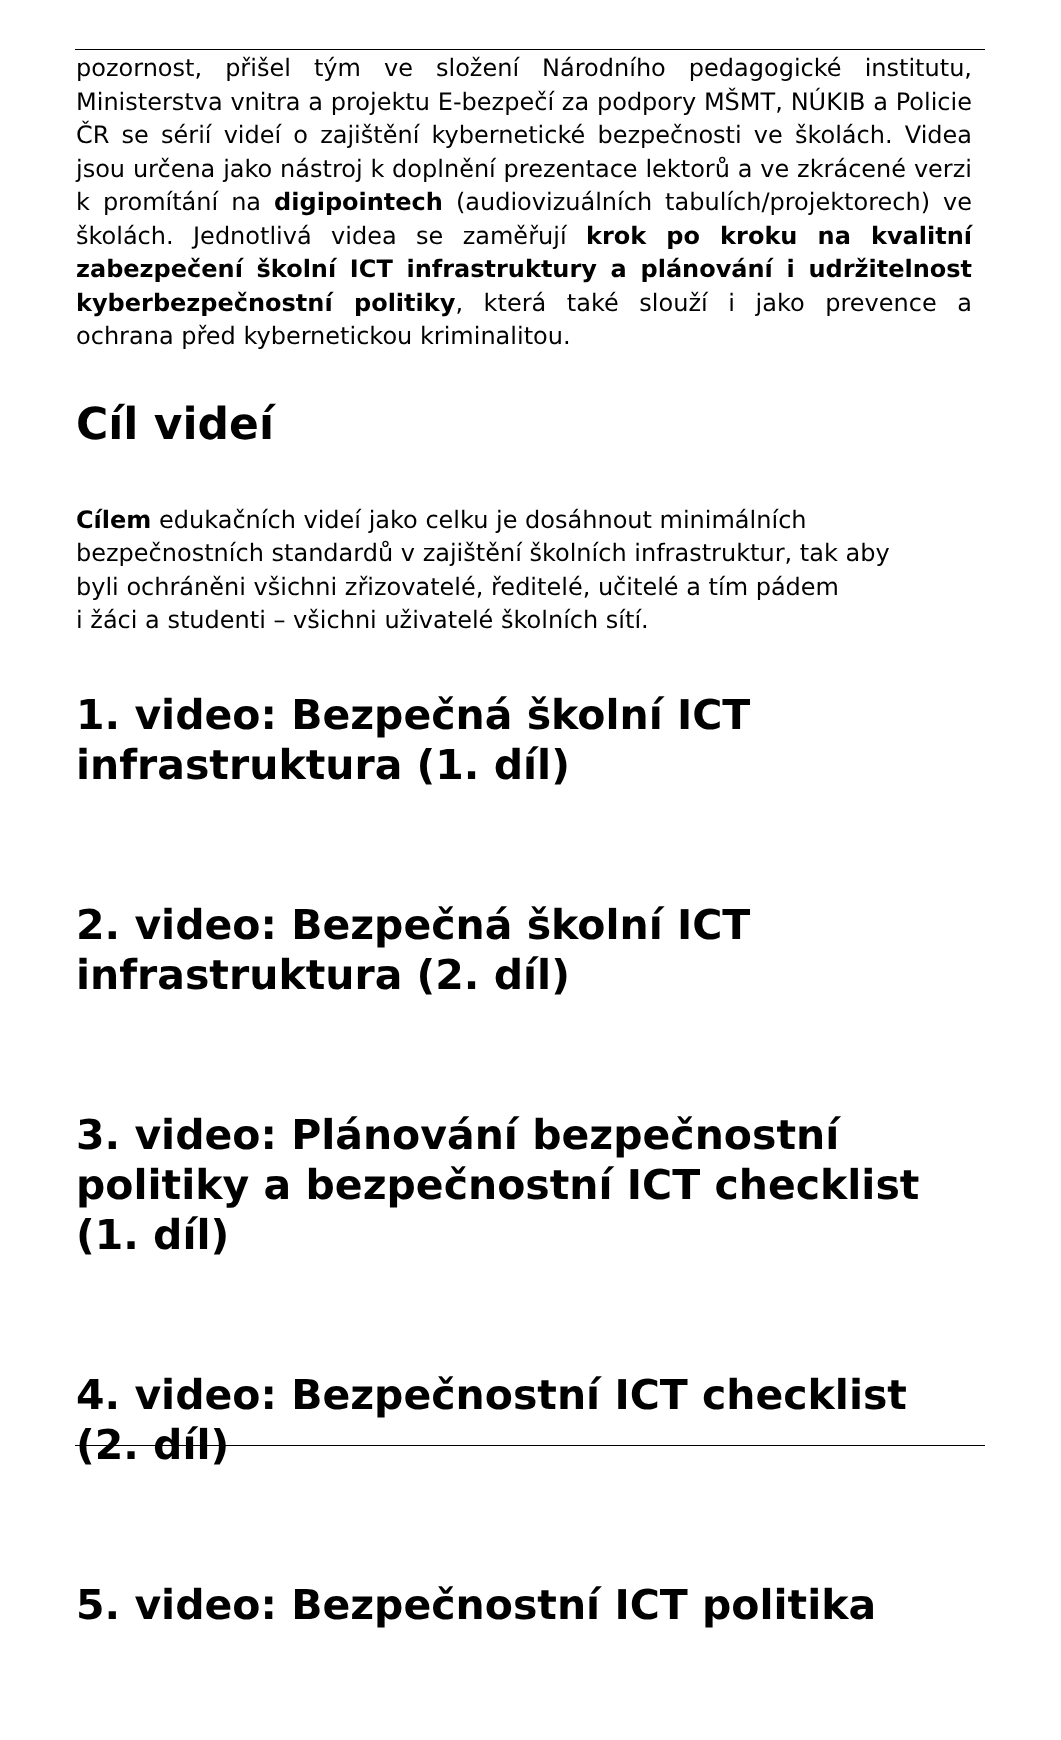pozornost, přišel tým ve složení Národního pedagogické institutu, Ministerstva vnitra a projektu E-bezpečí za podpory MŠMT, NÚKIB a Policie ČR se sérií videí o zajištění kybernetické bezpečnosti ve školách. Videa jsou určena jako nástroj k doplnění prezentace lektorů a ve zkrácené verzi k promítání na digipointech (audiovizuálních tabulích/projektorech) ve školách. Jednotlivá videa se zaměřují krok po kroku na kvalitní zabezpečení školní ICT infrastruktury a plánování i udržitelnost kyberbezpečnostní politiky, která také slouží i jako prevence a ochrana před kybernetickou kriminalitou.
Cíl videí
Cílem edukačních videí jako celku je dosáhnout minimálních
bezpečnostních standardů v zajištění školních infrastruktur, tak aby
byli ochráněni všichni zřizovatelé, ředitelé, učitelé a tím pádem
i žáci a studenti – všichni uživatelé školních sítí.
1. video: Bezpečná školní ICT infrastruktura (1. díl)
2. video: Bezpečná školní ICT infrastruktura (2. díl)
3. video: Plánování bezpečnostní politiky a bezpečnostní ICT checklist (1. díl)
4. video: Bezpečnostní ICT checklist (2. díl)
5. video: Bezpečnostní ICT politika